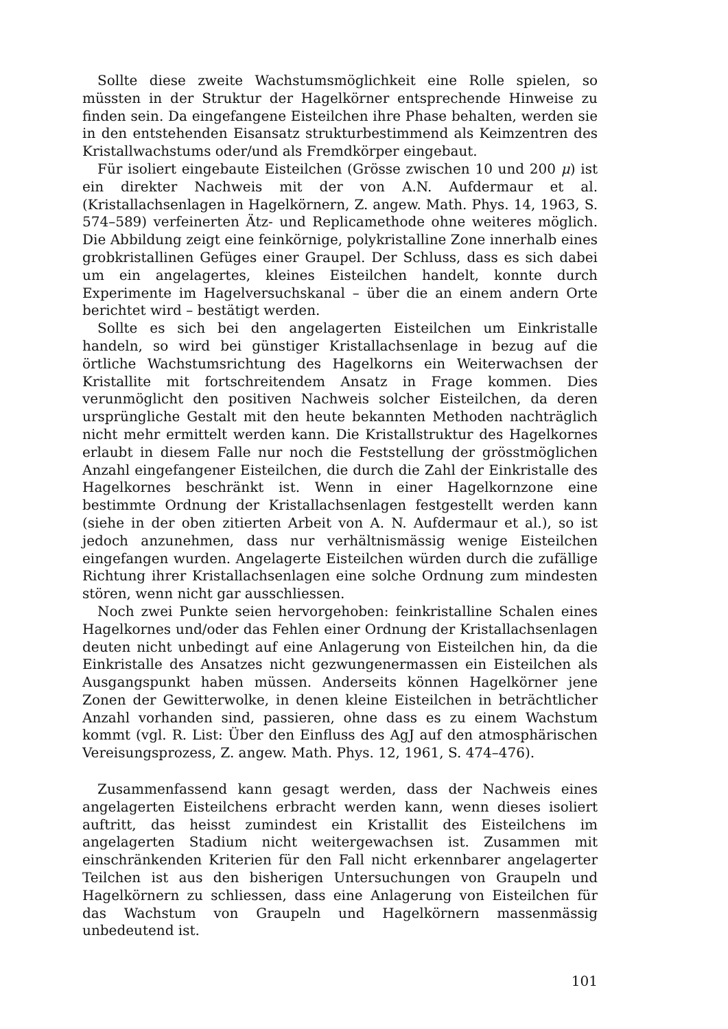Sollte diese zweite Wachstumsmöglichkeit eine Rolle spielen, so müssten in der Struktur der Hagelkörner entsprechende Hinweise zu finden sein. Da eingefangene Eisteilchen ihre Phase behalten, werden sie in den entstehenden Eisansatz strukturbestimmend als Keimzentren des Kristallwachstums oder/und als Fremdkörper eingebaut.
Für isoliert eingebaute Eisteilchen (Grösse zwischen 10 und 200 μ) ist ein direkter Nachweis mit der von A.N. Aufdermaur et al. (Kristallachsenlagen in Hagelkörnern, Z. angew. Math. Phys. 14, 1963, S. 574–589) verfeinerten Ätz- und Replicamethode ohne weiteres möglich. Die Abbildung zeigt eine feinkörnige, polykristalline Zone innerhalb eines grobkristallinen Gefüges einer Graupel. Der Schluss, dass es sich dabei um ein angelagertes, kleines Eisteilchen handelt, konnte durch Experimente im Hagelversuchskanal – über die an einem andern Orte berichtet wird – bestätigt werden.
Sollte es sich bei den angelagerten Eisteilchen um Einkristalle handeln, so wird bei günstiger Kristallachsenlage in bezug auf die örtliche Wachstumsrichtung des Hagelkorns ein Weiterwachsen der Kristallite mit fortschreitendem Ansatz in Frage kommen. Dies verunmöglicht den positiven Nachweis solcher Eisteilchen, da deren ursprüngliche Gestalt mit den heute bekannten Methoden nachträglich nicht mehr ermittelt werden kann. Die Kristallstruktur des Hagelkornes erlaubt in diesem Falle nur noch die Feststellung der grösstmöglichen Anzahl eingefangener Eisteilchen, die durch die Zahl der Einkristalle des Hagelkornes beschränkt ist. Wenn in einer Hagelkornzone eine bestimmte Ordnung der Kristallachsenlagen festgestellt werden kann (siehe in der oben zitierten Arbeit von A. N. Aufdermaur et al.), so ist jedoch anzunehmen, dass nur verhältnismässig wenige Eisteilchen eingefangen wurden. Angelagerte Eisteilchen würden durch die zufällige Richtung ihrer Kristallachsenlagen eine solche Ordnung zum mindesten stören, wenn nicht gar ausschliessen.
Noch zwei Punkte seien hervorgehoben: feinkristalline Schalen eines Hagelkornes und/oder das Fehlen einer Ordnung der Kristallachsenlagen deuten nicht unbedingt auf eine Anlagerung von Eisteilchen hin, da die Einkristalle des Ansatzes nicht gezwungenermassen ein Eisteilchen als Ausgangspunkt haben müssen. Anderseits können Hagelkörner jene Zonen der Gewitterwolke, in denen kleine Eisteilchen in beträchtlicher Anzahl vorhanden sind, passieren, ohne dass es zu einem Wachstum kommt (vgl. R. List: Über den Einfluss des AgJ auf den atmosphärischen Vereisungsprozess, Z. angew. Math. Phys. 12, 1961, S. 474–476).
Zusammenfassend kann gesagt werden, dass der Nachweis eines angelagerten Eisteilchens erbracht werden kann, wenn dieses isoliert auftritt, das heisst zumindest ein Kristallit des Eisteilchens im angelagerten Stadium nicht weitergewachsen ist. Zusammen mit einschränkenden Kriterien für den Fall nicht erkennbarer angelagerter Teilchen ist aus den bisherigen Untersuchungen von Graupeln und Hagelkörnern zu schliessen, dass eine Anlagerung von Eisteilchen für das Wachstum von Graupeln und Hagelkörnern massenmässig unbedeutend ist.
101